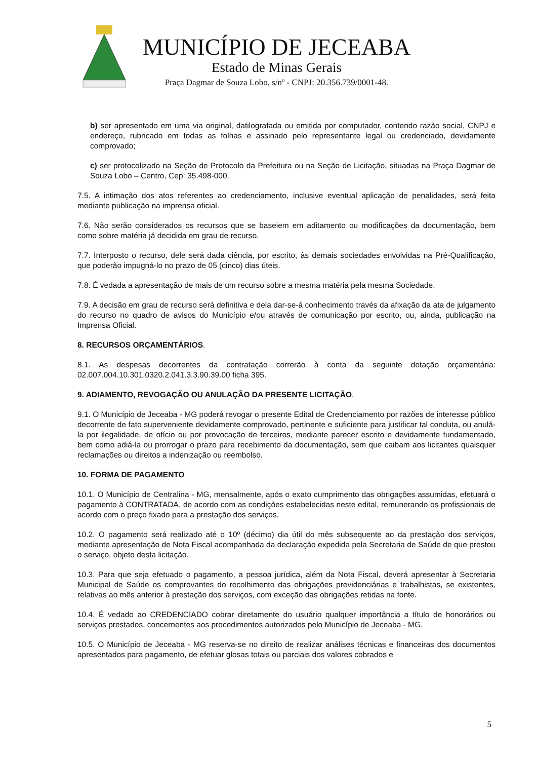MUNICÍPIO DE JECEABA
Estado de Minas Gerais
Praça Dagmar de Souza Lobo, s/nº - CNPJ: 20.356.739/0001-48.
b) ser apresentado em uma via original, datilografada ou emitida por computador, contendo razão social, CNPJ e endereço, rubricado em todas as folhas e assinado pelo representante legal ou credenciado, devidamente comprovado;
c) ser protocolizado na Seção de Protocolo da Prefeitura ou na Seção de Licitação, situadas na Praça Dagmar de Souza Lobo – Centro, Cep: 35.498-000.
7.5. A intimação dos atos referentes ao credenciamento, inclusive eventual aplicação de penalidades, será feita mediante publicação na imprensa oficial.
7.6. Não serão considerados os recursos que se baseiem em aditamento ou modificações da documentação, bem como sobre matéria já decidida em grau de recurso.
7.7. Interposto o recurso, dele será dada ciência, por escrito, às demais sociedades envolvidas na Pré-Qualificação, que poderão impugná-lo no prazo de 05 (cinco) dias úteis.
7.8. É vedada a apresentação de mais de um recurso sobre a mesma matéria pela mesma Sociedade.
7.9. A decisão em grau de recurso será definitiva e dela dar-se-á conhecimento través da afixação da ata de julgamento do recurso no quadro de avisos do Município e/ou através de comunicação por escrito, ou, ainda, publicação na Imprensa Oficial.
8. RECURSOS ORÇAMENTÁRIOS.
8.1. As despesas decorrentes da contratação correrão à conta da seguinte dotação orçamentária: 02.007.004.10.301.0320.2.041.3.3.90.39.00 ficha 395.
9. ADIAMENTO, REVOGAÇÃO OU ANULAÇÃO DA PRESENTE LICITAÇÃO.
9.1. O Município de Jeceaba - MG poderá revogar o presente Edital de Credenciamento por razões de interesse público decorrente de fato superveniente devidamente comprovado, pertinente e suficiente para justificar tal conduta, ou anulá-la por ilegalidade, de ofício ou por provocação de terceiros, mediante parecer escrito e devidamente fundamentado, bem como adiá-la ou prorrogar o prazo para recebimento da documentação, sem que caibam aos licitantes quaisquer reclamações ou direitos a indenização ou reembolso.
10. FORMA DE PAGAMENTO
10.1. O Município de Centralina - MG, mensalmente, após o exato cumprimento das obrigações assumidas, efetuará o pagamento à CONTRATADA, de acordo com as condições estabelecidas neste edital, remunerando os profissionais de acordo com o preço fixado para a prestação dos serviços.
10.2. O pagamento será realizado até o 10º (décimo) dia útil do mês subsequente ao da prestação dos serviços, mediante apresentação de Nota Fiscal acompanhada da declaração expedida pela Secretaria de Saúde de que prestou o serviço, objeto desta licitação.
10.3. Para que seja efetuado o pagamento, a pessoa jurídica, além da Nota Fiscal, deverá apresentar à Secretaria Municipal de Saúde os comprovantes do recolhimento das obrigações previdenciárias e trabalhistas, se existentes, relativas ao mês anterior à prestação dos serviços, com exceção das obrigações retidas na fonte.
10.4. É vedado ao CREDENCIADO cobrar diretamente do usuário qualquer importância a título de honorários ou serviços prestados, concernentes aos procedimentos autorizados pelo Município de Jeceaba - MG.
10.5. O Município de Jeceaba - MG reserva-se no direito de realizar análises técnicas e financeiras dos documentos apresentados para pagamento, de efetuar glosas totais ou parciais dos valores cobrados e
5